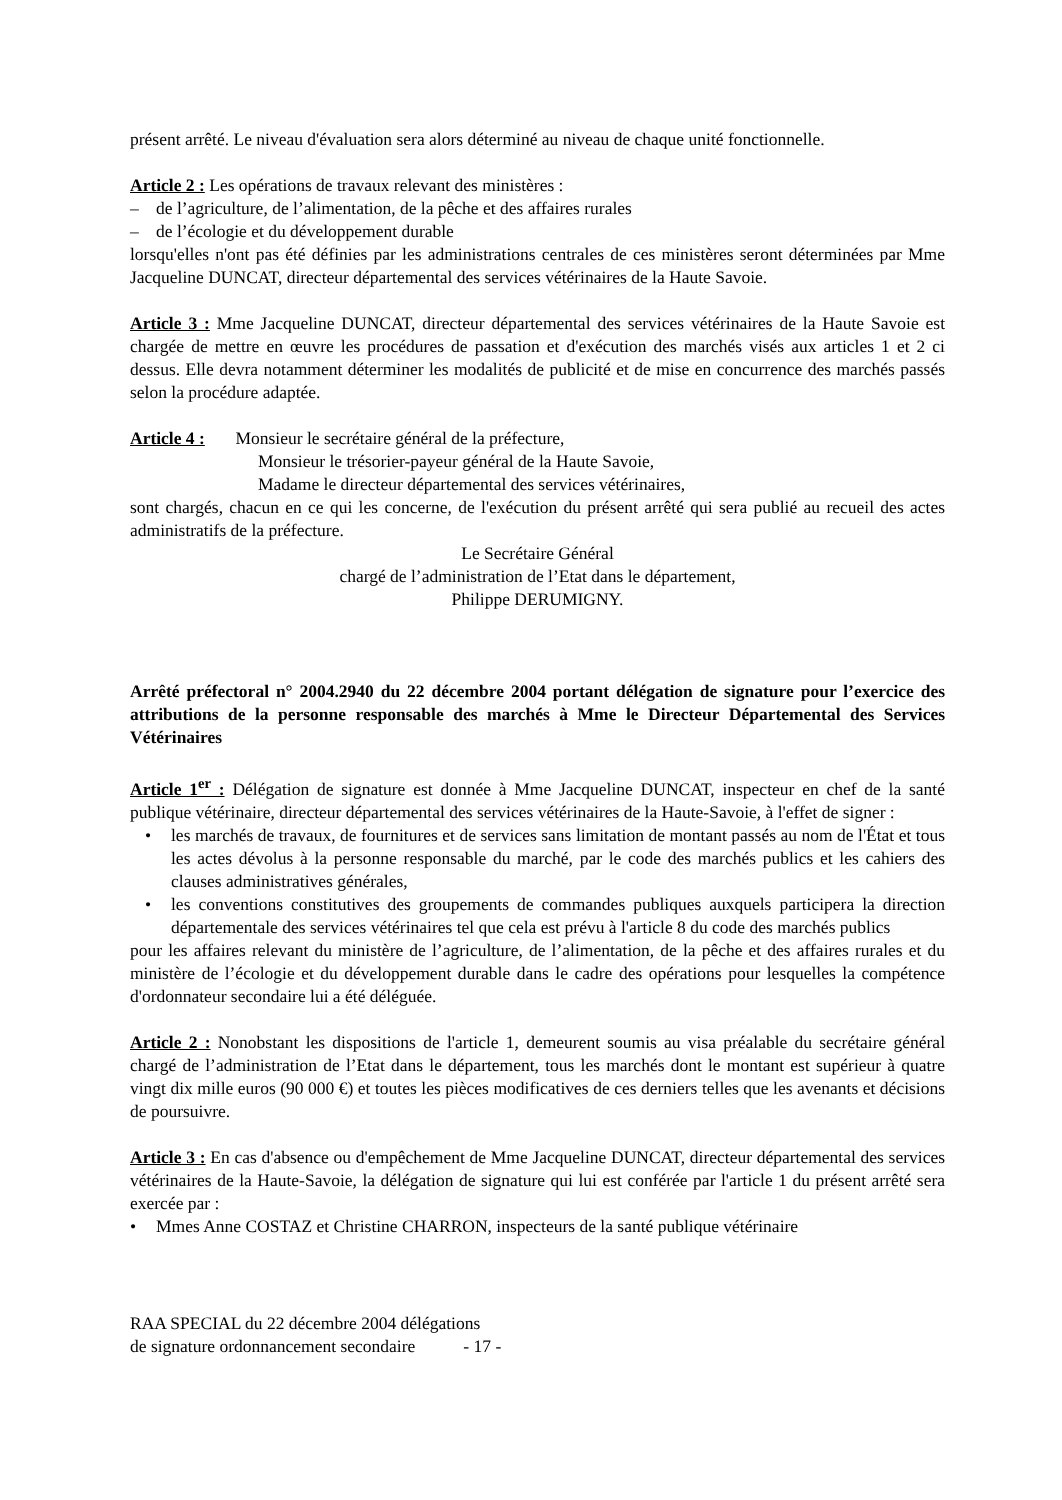présent arrêté. Le niveau d'évaluation sera alors déterminé au niveau de chaque unité fonctionnelle.
Article 2 : Les opérations de travaux relevant des ministères :
– de l’agriculture, de l’alimentation, de la pêche et des affaires rurales
– de l’écologie et du développement durable
lorsqu'elles n'ont pas été définies par les administrations centrales de ces ministères seront déterminées par Mme Jacqueline DUNCAT, directeur départemental des services vétérinaires de la Haute Savoie.
Article 3 : Mme Jacqueline DUNCAT, directeur départemental des services vétérinaires de la Haute Savoie est chargée de mettre en œuvre les procédures de passation et d'exécution des marchés visés aux articles 1 et 2 ci dessus. Elle devra notamment déterminer les modalités de publicité et de mise en concurrence des marchés passés selon la procédure adaptée.
Article 4 : Monsieur le secrétaire général de la préfecture,
Monsieur le trésorier-payeur général de la Haute Savoie,
Madame le directeur départemental des services vétérinaires,
sont chargés, chacun en ce qui les concerne, de l'exécution du présent arrêté qui sera publié au recueil des actes administratifs de la préfecture.
Le Secrétaire Général
chargé de l’administration de l’Etat dans le département,
Philippe DERUMIGNY.
Arrêté préfectoral n° 2004.2940 du 22 décembre 2004 portant délégation de signature pour l’exercice des attributions de la personne responsable des marchés à Mme le Directeur Départemental des Services Vétérinaires
Article 1<sup>er</sup> : Délégation de signature est donnée à Mme Jacqueline DUNCAT, inspecteur en chef de la santé publique vétérinaire, directeur départemental des services vétérinaires de la Haute-Savoie, à l'effet de signer :
• les marchés de travaux, de fournitures et de services sans limitation de montant passés au nom de l'État et tous les actes dévolus à la personne responsable du marché, par le code des marchés publics et les cahiers des clauses administratives générales,
• les conventions constitutives des groupements de commandes publiques auxquels participera la direction départementale des services vétérinaires tel que cela est prévu à l'article 8 du code des marchés publics
pour les affaires relevant du ministère de l’agriculture, de l’alimentation, de la pêche et des affaires rurales et du ministère de l’écologie et du développement durable dans le cadre des opérations pour lesquelles la compétence d'ordonnateur secondaire lui a été déléguée.
Article 2 : Nonobstant les dispositions de l'article 1, demeurent soumis au visa préalable du secrétaire général chargé de l’administration de l’Etat dans le département, tous les marchés dont le montant est supérieur à quatre vingt dix mille euros (90 000 €) et toutes les pièces modificatives de ces derniers telles que les avenants et décisions de poursuivre.
Article 3 : En cas d'absence ou d'empêchement de Mme Jacqueline DUNCAT, directeur départemental des services vétérinaires de la Haute-Savoie, la délégation de signature qui lui est conférée par l'article 1 du présent arrêté sera exercée par :
• Mmes Anne COSTAZ et Christine CHARRON, inspecteurs de la santé publique vétérinaire
RAA SPECIAL du 22 décembre 2004 délégations
de signature ordonnancement secondaire - 17 -